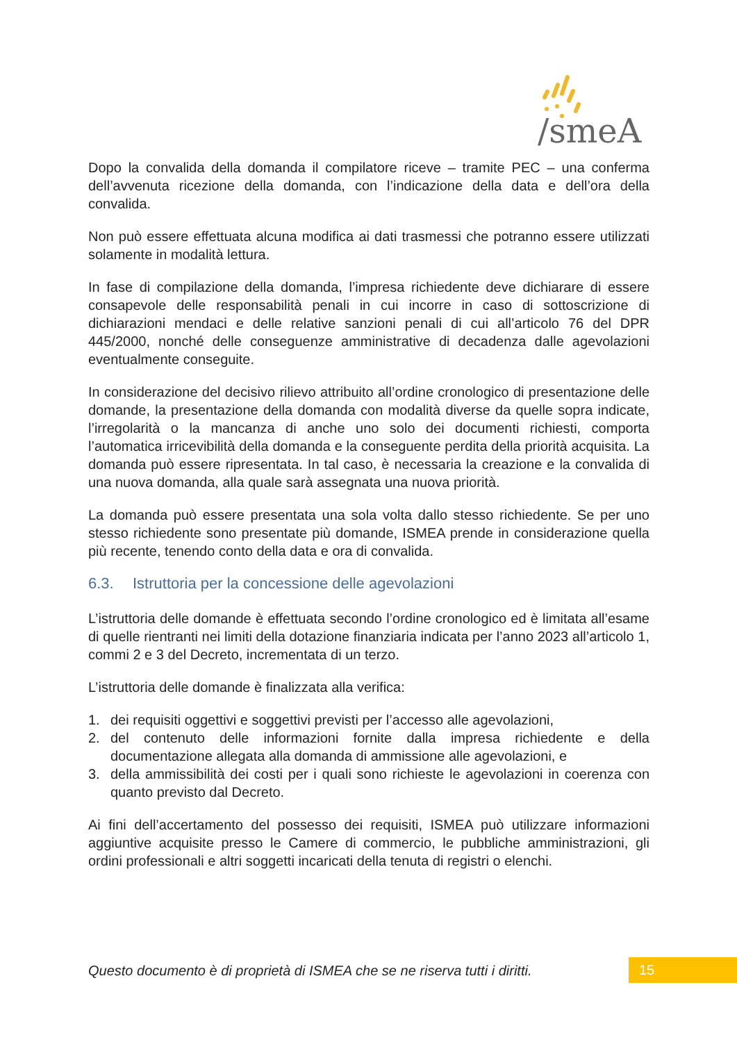/smeA
Dopo la convalida della domanda il compilatore riceve – tramite PEC – una conferma dell’avvenuta ricezione della domanda, con l’indicazione della data e dell’ora della convalida.
Non può essere effettuata alcuna modifica ai dati trasmessi che potranno essere utilizzati solamente in modalità lettura.
In fase di compilazione della domanda, l’impresa richiedente deve dichiarare di essere consapevole delle responsabilità penali in cui incorre in caso di sottoscrizione di dichiarazioni mendaci e delle relative sanzioni penali di cui all’articolo 76 del DPR 445/2000, nonché delle conseguenze amministrative di decadenza dalle agevolazioni eventualmente conseguite.
In considerazione del decisivo rilievo attribuito all’ordine cronologico di presentazione delle domande, la presentazione della domanda con modalità diverse da quelle sopra indicate, l’irregolarità o la mancanza di anche uno solo dei documenti richiesti, comporta l’automatica irricevibilità della domanda e la conseguente perdita della priorità acquisita. La domanda può essere ripresentata. In tal caso, è necessaria la creazione e la convalida di una nuova domanda, alla quale sarà assegnata una nuova priorità.
La domanda può essere presentata una sola volta dallo stesso richiedente. Se per uno stesso richiedente sono presentate più domande, ISMEA prende in considerazione quella più recente, tenendo conto della data e ora di convalida.
6.3. Istruttoria per la concessione delle agevolazioni
L’istruttoria delle domande è effettuata secondo l’ordine cronologico ed è limitata all’esame di quelle rientranti nei limiti della dotazione finanziaria indicata per l’anno 2023 all’articolo 1, commi 2 e 3 del Decreto, incrementata di un terzo.
L’istruttoria delle domande è finalizzata alla verifica:
1. dei requisiti oggettivi e soggettivi previsti per l’accesso alle agevolazioni,
2. del contenuto delle informazioni fornite dalla impresa richiedente e della documentazione allegata alla domanda di ammissione alle agevolazioni, e
3. della ammissibilità dei costi per i quali sono richieste le agevolazioni in coerenza con quanto previsto dal Decreto.
Ai fini dell’accertamento del possesso dei requisiti, ISMEA può utilizzare informazioni aggiuntive acquisite presso le Camere di commercio, le pubbliche amministrazioni, gli ordini professionali e altri soggetti incaricati della tenuta di registri o elenchi.
Questo documento è di proprietà di ISMEA che se ne riserva tutti i diritti.
15